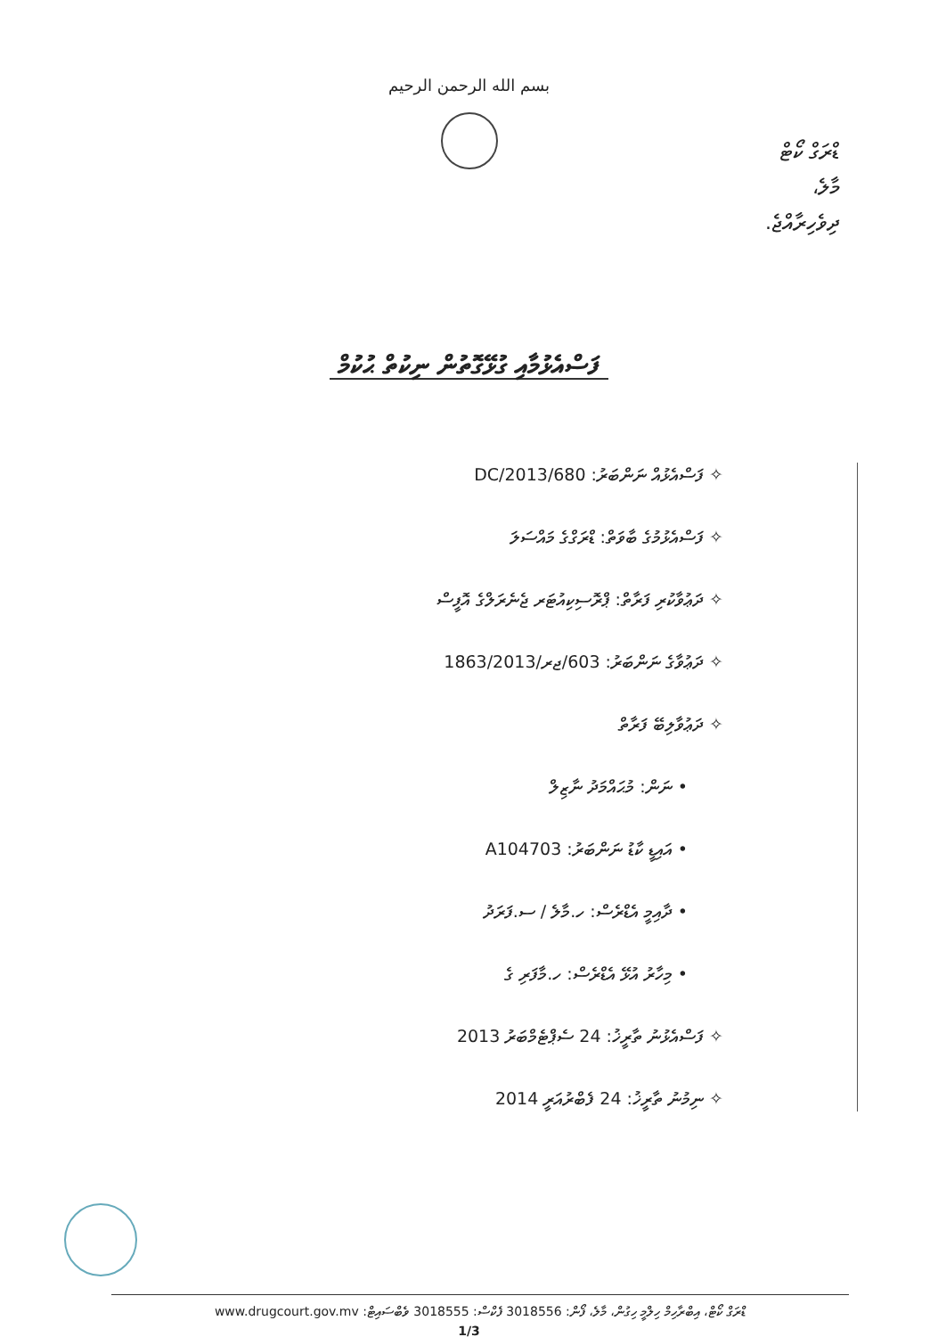بسم الله الرحمن الرحيم
ޑްރަގް ކޯޓް
މާލެ،
ދިވެހިރާއްޖެ.
ފަސްއެޅުމާއި ގުޅޭގޮތުން ނިކުތް ޙުކުމް
✧ ފަސްއެޅުއް ނަންބަރު: 680/DC/2013
✧ ފަސްއެޅުމުގެ ބާވަތް: ޑްރަގްގެ މައްސަލަ
✧ ދަޢުވާކުރި ފަރާތް: ޕްރޮސިކިއުޓަރ ޖެނެރަލްގެ އޮފީސް
✧ ދަޢުވާގެ ނަންބަރު: 603/ޖރ/1863/2013
✧ ދަޢުވާލިބޭ ފަރާތް
• ނަން: މުޙައްމަދު ނާޒިލް
• އައިޑީ ކާޑު ނަންބަރު: A104703
• ދާއިމީ އެޑްރެސް: ހ.މާލެ / ސ.ފަރަދު
• މިހާރު އުޅޭ އެޑްރެސް: ހ.މާފަރި ގެ
✧ ފަސްއެޅުނު ތާރީޚު: 24 ސެޕްޓެމްބަރު 2013
✧ ނިމުނު ތާރީޚު: 24 ފެބްރުއަރީ 2014
ޑްރަގް ކޯޓް، އިބްރާހިމް ހިލްމީ ހިގުން، މާލެ، ފޯން: 3018556 ފެކްސް: 3018555 ވެބްސައިޓް: www.drugcourt.gov.mv
1/3